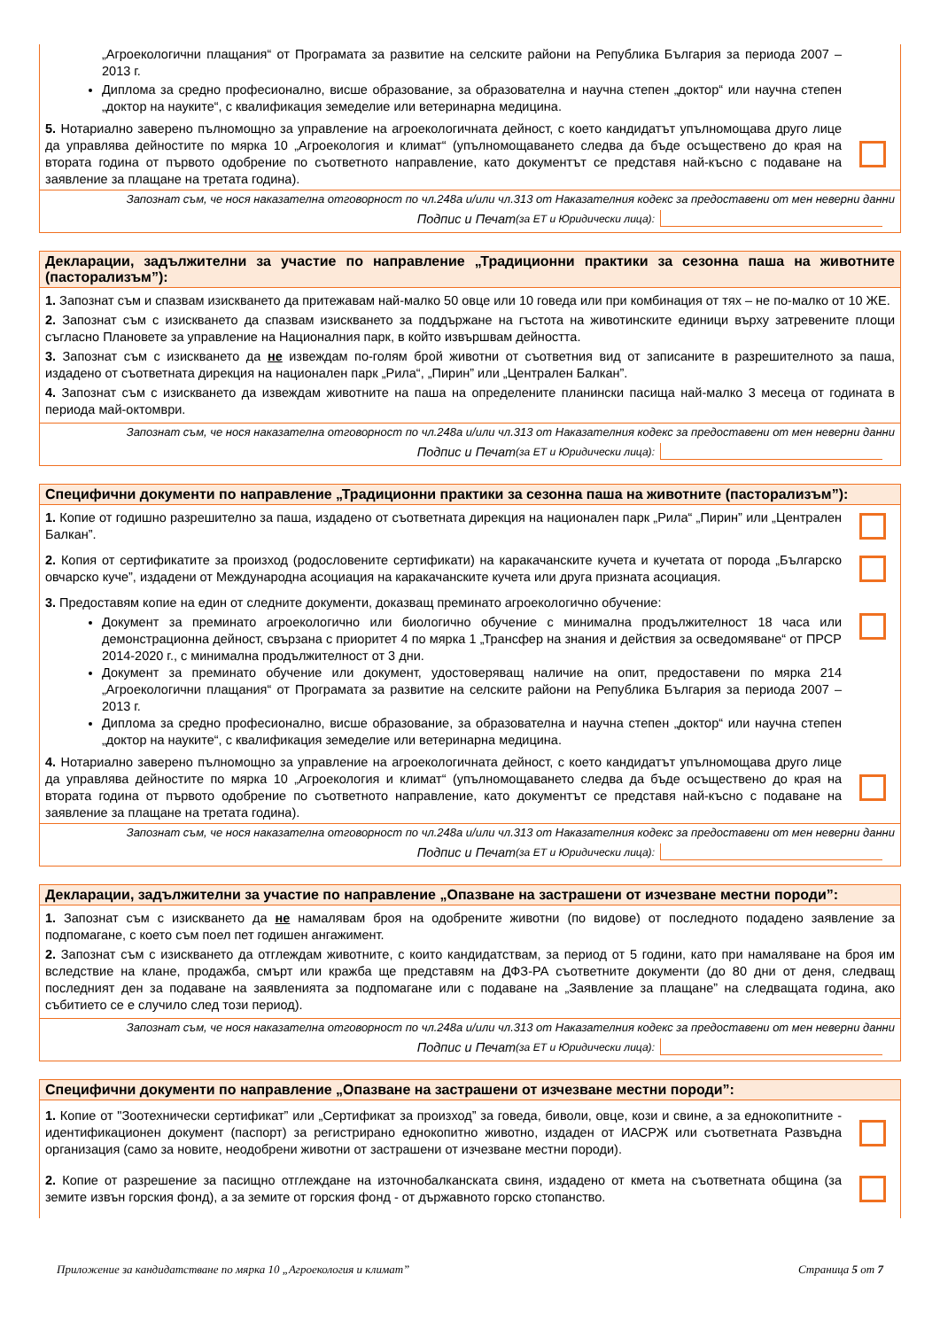„Агроекологични плащания“ от Програмата за развитие на селските райони на Република България за периода 2007 – 2013 г.
Диплома за средно професионално, висше образование, за образователна и научна степен „доктор“ или научна степен „доктор на науките“, с квалификация земеделие или ветеринарна медицина.
5. Нотариално заверено пълномощно за управление на агроекологичната дейност, с което кандидатът упълномощава друго лице да управлява дейностите по мярка 10 „Агроекология и климат“ (упълномощаването следва да бъде осъществено до края на втората година от първото одобрение по съответното направление, като документът се представя най-късно с подаване на заявление за плащане на третата година).
Запознат съм, че нося наказателна отговорност по чл.248а и/или чл.313 от Наказателния кодекс за предоставени от мен неверни данни
Подпис и Печат (за ЕТ и Юридически лица):
Декларации, задължителни за участие по направление „Традиционни практики за сезонна паша на животните (пасторализъм”):
1. Запознат съм и спазвам изискването да притежавам най-малко 50 овце или 10 говеда или при комбинация от тях – не по-малко от 10 ЖЕ.
2. Запознат съм с изискването да спазвам изискването за поддържане на гъстота на животинските единици върху затревените площи съгласно Плановете за управление на Националния парк, в който извършвам дейността.
3. Запознат съм с изискването да не извеждам по-голям брой животни от съответния вид от записаните в разрешителното за паша, издадено от съответната дирекция на национален парк „Рила“, „Пирин” или „Централен Балкан”.
4. Запознат съм с изискването да извеждам животните на паша на определените планински пасища най-малко 3 месеца от годината в периода май-октомври.
Запознат съм, че нося наказателна отговорност по чл.248а и/или чл.313 от Наказателния кодекс за предоставени от мен неверни данни
Подпис и Печат (за ЕТ и Юридически лица):
Специфични документи по направление „Традиционни практики за сезонна паша на животните (пасторализъм”):
1. Копие от годишно разрешително за паша, издадено от съответната дирекция на национален парк „Рила“ „Пирин” или „Централен Балкан”.
2. Копия от сертификатите за произход (родословените сертификати) на каракачанските кучета и кучетата от порода „Българско овчарско куче”, издадени от Международна асоциация на каракачанските кучета или друга призната асоциация.
3. Предоставям копие на един от следните документи, доказващ преминато агроекологично обучение:
Документ за преминато агроекологично или биологично обучение с минимална продължителност 18 часа или демонстрационна дейност, свързана с приоритет 4 по мярка 1 „Трансфер на знания и действия за осведомяване“ от ПРСР 2014-2020 г., с минимална продължителност от 3 дни.
Документ за преминато обучение или документ, удостоверяващ наличие на опит, предоставени по мярка 214 „Агроекологични плащания“ от Програмата за развитие на селските райони на Република България за периода 2007 – 2013 г.
Диплома за средно професионално, висше образование, за образователна и научна степен „доктор“ или научна степен „доктор на науките“, с квалификация земеделие или ветеринарна медицина.
4. Нотариално заверено пълномощно за управление на агроекологичната дейност, с което кандидатът упълномощава друго лице да управлява дейностите по мярка 10 „Агроекология и климат“ (упълномощаването следва да бъде осъществено до края на втората година от първото одобрение по съответното направление, като документът се представя най-късно с подаване на заявление за плащане на третата година).
Запознат съм, че нося наказателна отговорност по чл.248а и/или чл.313 от Наказателния кодекс за предоставени от мен неверни данни
Подпис и Печат (за ЕТ и Юридически лица):
Декларации, задължителни за участие по направление „Опазване на застрашени от изчезване местни породи”:
1. Запознат съм с изискването да не намалявам броя на одобрените животни (по видове) от последното подадено заявление за подпомагане, с което съм поел пет годишен ангажимент.
2. Запознат съм с изискването да отглеждам животните, с които кандидатствам, за период от 5 години, като при намаляване на броя им вследствие на клане, продажба, смърт или кражба ще представям на ДФЗ-РА съответните документи (до 80 дни от деня, следващ последният ден за подаване на заявленията за подпомагане или с подаване на „Заявление за плащане” на следващата година, ако събитието се е случило след този период).
Запознат съм, че нося наказателна отговорност по чл.248а и/или чл.313 от Наказателния кодекс за предоставени от мен неверни данни
Подпис и Печат (за ЕТ и Юридически лица):
Специфични документи по направление „Опазване на застрашени от изчезване местни породи”:
1. Копие от "Зоотехнически сертификат” или „Сертификат за произход” за говеда, биволи, овце, кози и свине, а за еднокопитните - идентификационен документ (паспорт) за регистрирано еднокопитно животно, издаден от ИАСРЖ или съответната Развъдна организация (само за новите, неодобрени животни от застрашени от изчезване местни породи).
2. Копие от разрешение за пасищно отглеждане на източнобалканската свиня, издадено от кмета на съответната община (за земите извън горския фонд), а за земите от горския фонд - от държавното горско стопанство.
Приложение за кандидатстване по мярка 10 „Агроекология и климат” Страница 5 от 7